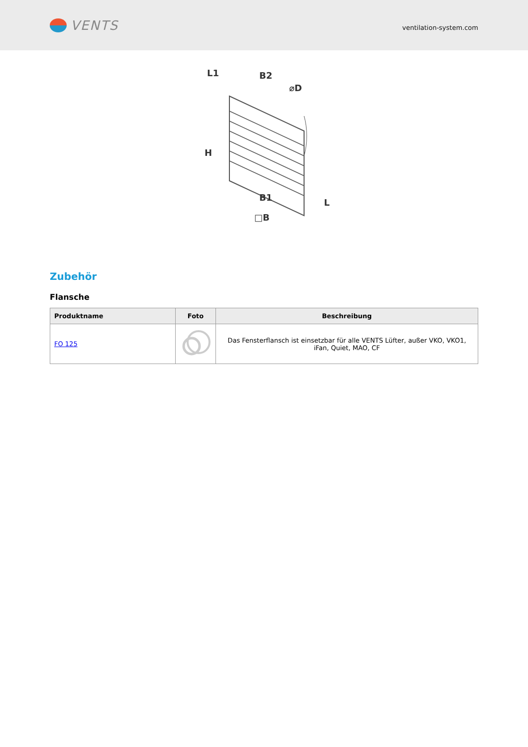VENTS
ventilation-system.com
L1
B2
⌀D
H
L
B1
□B
Zubehör
Flansche
| Produktname | Foto | Beschreibung |
| --- | --- | --- |
| FO 125 | | Das Fensterflansch ist einsetzbar für alle VENTS Lüfter, außer VKO, VKO1, iFan, Quiet, MAO, CF |